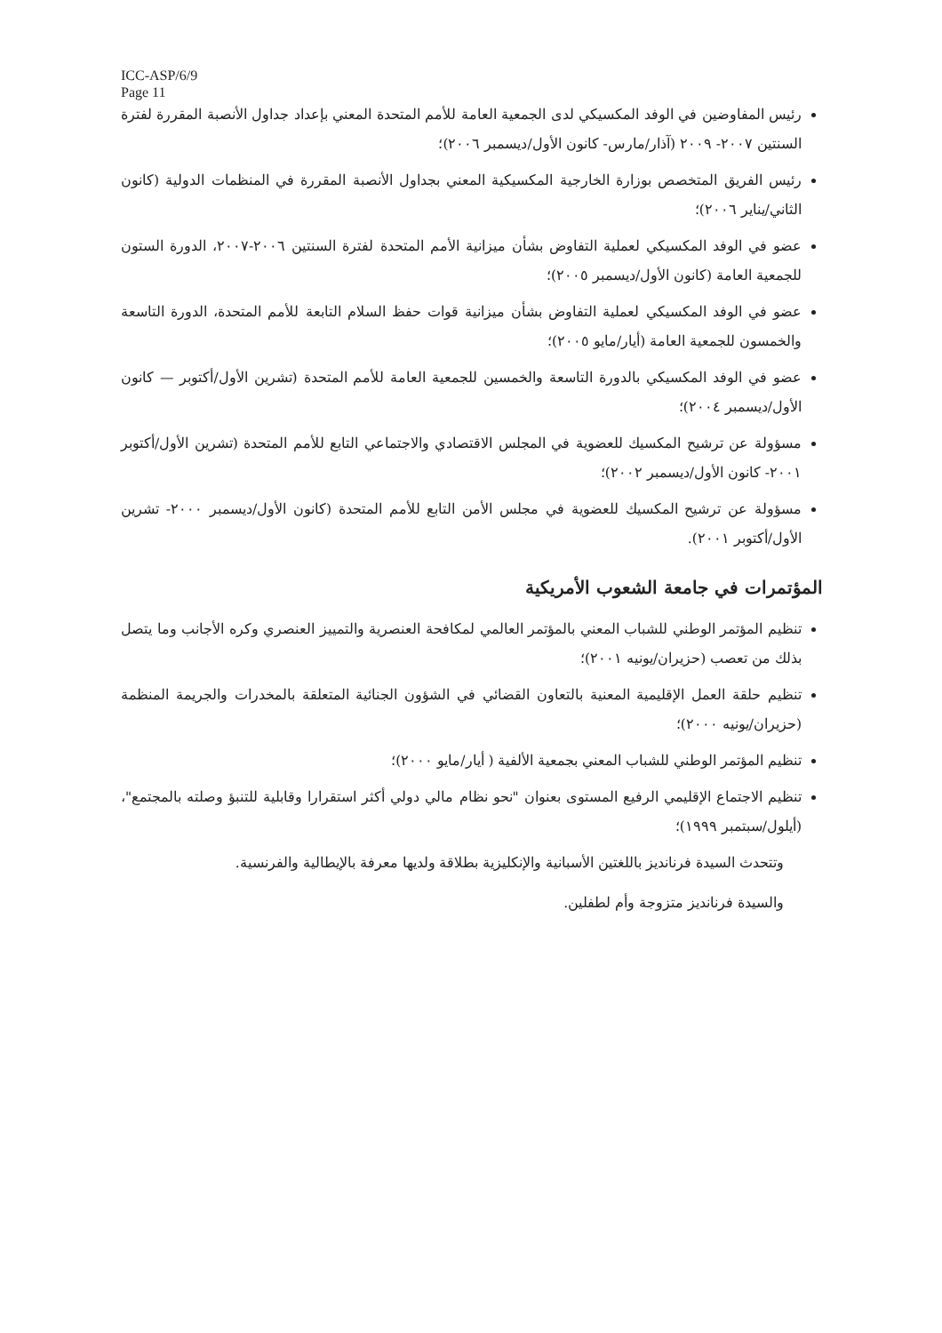ICC-ASP/6/9
Page 11
رئيس المفاوضين في الوفد المكسيكي لدى الجمعية العامة للأمم المتحدة المعني بإعداد جداول الأنصبة المقررة لفترة السنتين ٢٠٠٧- ٢٠٠٩ (آذار/مارس- كانون الأول/ديسمبر ٢٠٠٦)؛
رئيس الفريق المتخصص بوزارة الخارجية المكسيكية المعني بجداول الأنصبة المقررة في المنظمات الدولية (كانون الثاني/يناير ٢٠٠٦)؛
عضو في الوفد المكسيكي لعملية التفاوض بشأن ميزانية الأمم المتحدة لفترة السنتين ٢٠٠٦-٢٠٠٧، الدورة الستون للجمعية العامة (كانون الأول/ديسمبر ٢٠٠٥)؛
عضو في الوفد المكسيكي لعملية التفاوض بشأن ميزانية قوات حفظ السلام التابعة للأمم المتحدة، الدورة التاسعة والخمسون للجمعية العامة (أيار/مايو ٢٠٠٥)؛
عضو في الوفد المكسيكي بالدورة التاسعة والخمسين للجمعية العامة للأمم المتحدة (تشرين الأول/أكتوبر — كانون الأول/ديسمبر ٢٠٠٤)؛
مسؤولة عن ترشيح المكسيك للعضوية في المجلس الاقتصادي والاجتماعي التابع للأمم المتحدة (تشرين الأول/أكتوبر ٢٠٠١- كانون الأول/ديسمبر ٢٠٠٢)؛
مسؤولة عن ترشيح المكسيك للعضوية في مجلس الأمن التابع للأمم المتحدة (كانون الأول/ديسمبر ٢٠٠٠- تشرين الأول/أكتوبر ٢٠٠١).
المؤتمرات في جامعة الشعوب الأمريكية
تنظيم المؤتمر الوطني للشباب المعني بالمؤتمر العالمي لمكافحة العنصرية والتمييز العنصري وكره الأجانب وما يتصل بذلك من تعصب (حزيران/يونيه ٢٠٠١)؛
تنظيم حلقة العمل الإقليمية المعنية بالتعاون القضائي في الشؤون الجنائية المتعلقة بالمخدرات والجريمة المنظمة (حزيران/يونيه ٢٠٠٠)؛
تنظيم المؤتمر الوطني للشباب المعني بجمعية الألفية ( أيار/مايو ٢٠٠٠)؛
تنظيم الاجتماع الإقليمي الرفيع المستوى بعنوان "نحو نظام مالي دولي أكثر استقرارا وقابلية للتنبؤ وصلته بالمجتمع"، (أيلول/سبتمبر ١٩٩٩)؛
وتتحدث السيدة فرنانديز باللغتين الأسبانية والإنكليزية بطلاقة ولديها معرفة بالإيطالية والفرنسية.
والسيدة فرنانديز متزوجة وأم لطفلين.